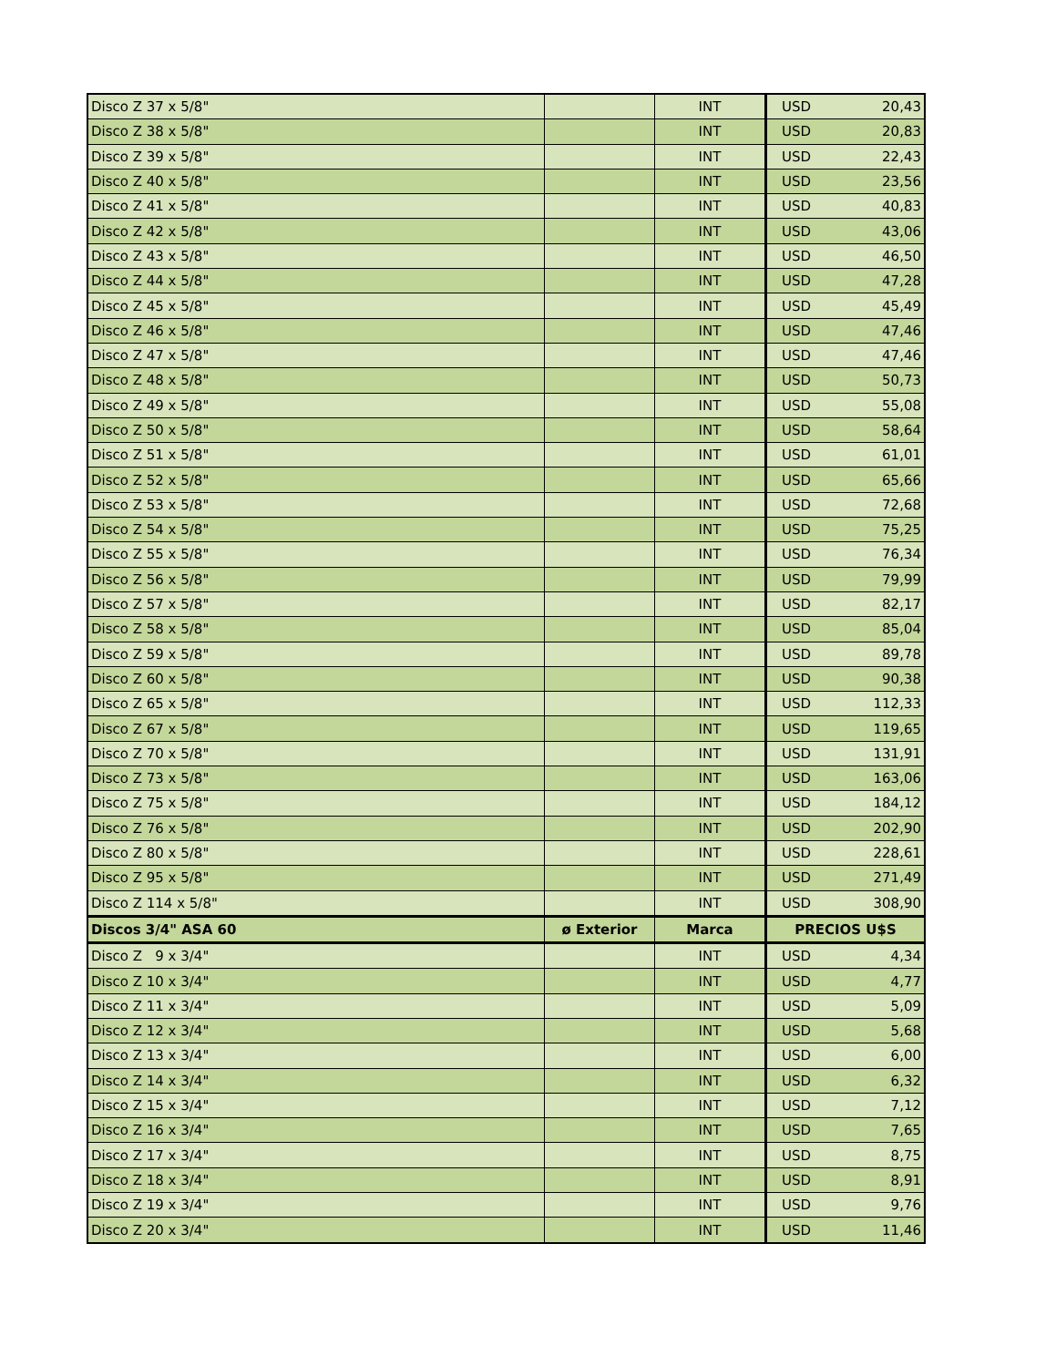| Disco Z 37 x 5/8" | | INT | USD | 20,43 |
| Disco Z 38 x 5/8" | | INT | USD | 20,83 |
| Disco Z 39 x 5/8" | | INT | USD | 22,43 |
| Disco Z 40 x 5/8" | | INT | USD | 23,56 |
| Disco Z 41 x 5/8" | | INT | USD | 40,83 |
| Disco Z 42 x 5/8" | | INT | USD | 43,06 |
| Disco Z 43 x 5/8" | | INT | USD | 46,50 |
| Disco Z 44 x 5/8" | | INT | USD | 47,28 |
| Disco Z 45 x 5/8" | | INT | USD | 45,49 |
| Disco Z 46 x 5/8" | | INT | USD | 47,46 |
| Disco Z 47 x 5/8" | | INT | USD | 47,46 |
| Disco Z 48 x 5/8" | | INT | USD | 50,73 |
| Disco Z 49 x 5/8" | | INT | USD | 55,08 |
| Disco Z 50 x 5/8" | | INT | USD | 58,64 |
| Disco Z 51 x 5/8" | | INT | USD | 61,01 |
| Disco Z 52 x 5/8" | | INT | USD | 65,66 |
| Disco Z 53 x 5/8" | | INT | USD | 72,68 |
| Disco Z 54 x 5/8" | | INT | USD | 75,25 |
| Disco Z 55 x 5/8" | | INT | USD | 76,34 |
| Disco Z 56 x 5/8" | | INT | USD | 79,99 |
| Disco Z 57 x 5/8" | | INT | USD | 82,17 |
| Disco Z 58 x 5/8" | | INT | USD | 85,04 |
| Disco Z 59 x 5/8" | | INT | USD | 89,78 |
| Disco Z 60 x 5/8" | | INT | USD | 90,38 |
| Disco Z 65 x 5/8" | | INT | USD | 112,33 |
| Disco Z 67 x 5/8" | | INT | USD | 119,65 |
| Disco Z 70 x 5/8" | | INT | USD | 131,91 |
| Disco Z 73 x 5/8" | | INT | USD | 163,06 |
| Disco Z 75 x 5/8" | | INT | USD | 184,12 |
| Disco Z 76 x 5/8" | | INT | USD | 202,90 |
| Disco Z 80 x 5/8" | | INT | USD | 228,61 |
| Disco Z 95 x 5/8" | | INT | USD | 271,49 |
| Disco Z 114 x 5/8" | | INT | USD | 308,90 |
| Discos 3/4" ASA 60 | ø Exterior | Marca | PRECIOS U$S | |
| Disco Z 9 x 3/4" | | INT | USD | 4,34 |
| Disco Z 10 x 3/4" | | INT | USD | 4,77 |
| Disco Z 11 x 3/4" | | INT | USD | 5,09 |
| Disco Z 12 x 3/4" | | INT | USD | 5,68 |
| Disco Z 13 x 3/4" | | INT | USD | 6,00 |
| Disco Z 14 x 3/4" | | INT | USD | 6,32 |
| Disco Z 15 x 3/4" | | INT | USD | 7,12 |
| Disco Z 16 x 3/4" | | INT | USD | 7,65 |
| Disco Z 17 x 3/4" | | INT | USD | 8,75 |
| Disco Z 18 x 3/4" | | INT | USD | 8,91 |
| Disco Z 19 x 3/4" | | INT | USD | 9,76 |
| Disco Z 20 x 3/4" | | INT | USD | 11,46 |